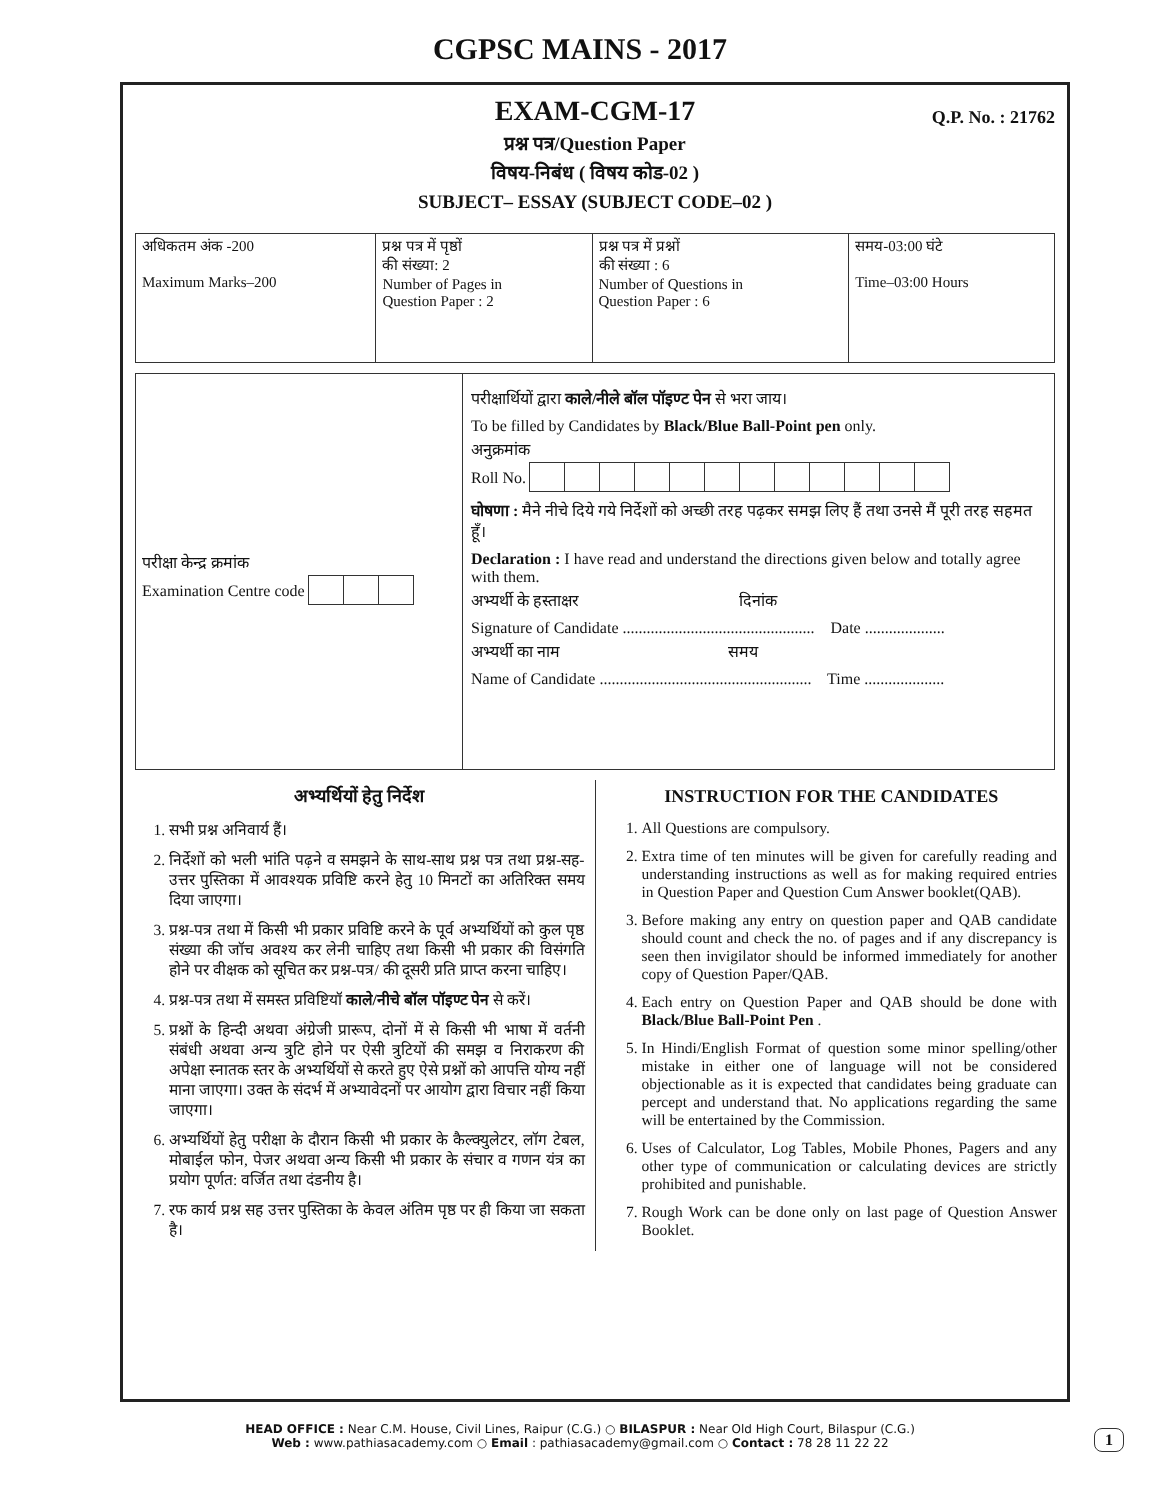CGPSC MAINS - 2017
EXAM-CGM-17
Q.P. No. : 21762
प्रश्न पत्र/Question Paper
विषय-निबंध ( विषय कोड-02 )
SUBJECT– ESSAY (SUBJECT CODE–02 )
| अधिकतम अंक -200 Maximum Marks–200 | प्रश्न पत्र में पृष्ठों की संख्या: 2 Number of Pages in Question Paper : 2 | प्रश्न पत्र में प्रश्नों की संख्या : 6 Number of Questions in Question Paper : 6 | समय-03:00 घंटे Time–03:00 Hours |
परीक्षा केन्द्र क्रमांक
Examination Centre code
परीक्षार्थियों द्वारा काले/नीले बॉल पॉइण्ट पेन से भरा जाय।
To be filled by Candidates by Black/Blue Ball-Point pen only.
अनुक्रमांक
Roll No.
घोषणा : मैने नीचे दिये गये निर्देशों को अच्छी तरह पढ़कर समझ लिए हैं तथा उनसे मैं पूरी तरह सहमत हूँ।
Declaration : I have read and understand the directions given below and totally agree with them.
अभ्यर्थी के हस्ताक्षर दिनांक
Signature of Candidate ................................................ Date ....................
अभ्यर्थी का नाम समय
Name of Candidate ..................................................... Time ....................
अभ्यर्थियों हेतु निर्देश
1. सभी प्रश्न अनिवार्य हैं।
2. निर्देशों को भली भांति पढ़ने व समझने के साथ-साथ प्रश्न पत्र तथा प्रश्न-सह-उत्तर पुस्तिका में आवश्यक प्रविष्टि करने हेतु 10 मिनटों का अतिरिक्त समय दिया जाएगा।
3. प्रश्न-पत्र तथा में किसी भी प्रकार प्रविष्टि करने के पूर्व अभ्यर्थियों को कुल पृष्ठ संख्या की जॉच अवश्य कर लेनी चाहिए तथा किसी भी प्रकार की विसंगति होने पर वीक्षक को सूचित कर प्रश्न-पत्र/ की दूसरी प्रति प्राप्त करना चाहिए।
4. प्रश्न-पत्र तथा में समस्त प्रविष्टियॉ काले/नीचे बॉल पॉइण्ट पेन से करें।
5. प्रश्नों के हिन्दी अथवा अंग्रेजी प्रारूप, दोनों में से किसी भी भाषा में वर्तनी संबंधी अथवा अन्य त्रुटि होने पर ऐसी त्रुटियों की समझ व निराकरण की अपेक्षा स्नातक स्तर के अभ्यर्थियों से करते हुए ऐसे प्रश्नों को आपत्ति योग्य नहीं माना जाएगा। उक्त के संदर्भ में अभ्यावेदनों पर आयोग द्वारा विचार नहीं किया जाएगा।
6. अभ्यर्थियों हेतु परीक्षा के दौरान किसी भी प्रकार के कैल्क्युलेटर, लॉग टेबल, मोबाईल फोन, पेजर अथवा अन्य किसी भी प्रकार के संचार व गणन यंत्र का प्रयोग पूर्णत: वर्जित तथा दंडनीय है।
7. रफ कार्य प्रश्न सह उत्तर पुस्तिका के केवल अंतिम पृष्ठ पर ही किया जा सकता है।
INSTRUCTION FOR THE CANDIDATES
1. All Questions are compulsory.
2. Extra time of ten minutes will be given for carefully reading and understanding instructions as well as for making required entries in Question Paper and Question Cum Answer booklet(QAB).
3. Before making any entry on question paper and QAB candidate should count and check the no. of pages and if any discrepancy is seen then invigilator should be informed immediately for another copy of Question Paper/QAB.
4. Each entry on Question Paper and QAB should be done with Black/Blue Ball-Point Pen .
5. In Hindi/English Format of question some minor spelling/other mistake in either one of language will not be considered objectionable as it is expected that candidates being graduate can percept and understand that. No applications regarding the same will be entertained by the Commission.
6. Uses of Calculator, Log Tables, Mobile Phones, Pagers and any other type of communication or calculating devices are strictly prohibited and punishable.
7. Rough Work can be done only on last page of Question Answer Booklet.
HEAD OFFICE : Near C.M. House, Civil Lines, Raipur (C.G.) ○ BILASPUR : Near Old High Court, Bilaspur (C.G.)
Web : www.pathiasacademy.com ○ Email : pathiasacademy@gmail.com ○ Contact : 78 28 11 22 22
1